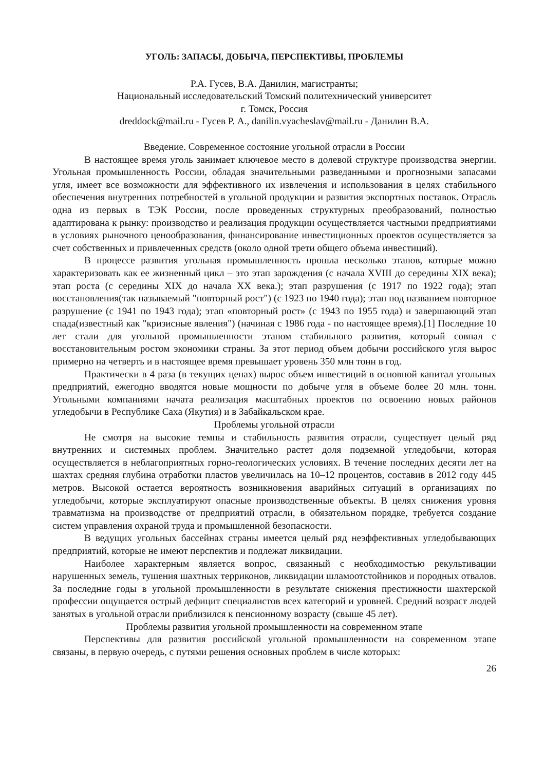УГОЛЬ: ЗАПАСЫ, ДОБЫЧА, ПЕРСПЕКТИВЫ, ПРОБЛЕМЫ
Р.А. Гусев, В.А. Данилин, магистранты;
Национальный исследовательский Томский политехнический университет
г. Томск, Россия
dreddock@mail.ru - Гусев Р. А., danilin.vyacheslav@mail.ru - Данилин В.А.
Введение. Современное состояние угольной отрасли в России
В настоящее время уголь занимает ключевое место в долевой структуре производства энергии. Угольная промышленность России, обладая значительными разведанными и прогнозными запасами угля, имеет все возможности для эффективного их извлечения и использования в целях стабильного обеспечения внутренних потребностей в угольной продукции и развития экспортных поставок. Отрасль одна из первых в ТЭК России, после проведенных структурных преобразований, полностью адаптирована к рынку: производство и реализация продукции осуществляется частными предприятиями в условиях рыночного ценообразования, финансирование инвестиционных проектов осуществляется за счет собственных и привлеченных средств (около одной трети общего объема инвестиций).
В процессе развития угольная промышленность прошла несколько этапов, которые можно характеризовать как ее жизненный цикл – это этап зарождения (с начала XVIII до середины XIX века); этап роста (с середины XIX до начала XX века.); этап разрушения (с 1917 по 1922 года); этап восстановления(так называемый "повторный рост") (с 1923 по 1940 года); этап под названием повторное разрушение (с 1941 по 1943 года); этап «повторный рост» (с 1943 по 1955 года) и завершающий этап спада(известный как "кризисные явления") (начиная с 1986 года - по настоящее время).[1] Последние 10 лет стали для угольной промышленности этапом стабильного развития, который совпал с восстановительным ростом экономики страны. За этот период объем добычи российского угля вырос примерно на четверть и в настоящее время превышает уровень 350 млн тонн в год.
Практически в 4 раза (в текущих ценах) вырос объем инвестиций в основной капитал угольных предприятий, ежегодно вводятся новые мощности по добыче угля в объеме более 20 млн. тонн. Угольными компаниями начата реализация масштабных проектов по освоению новых районов угледобычи в Республике Саха (Якутия) и в Забайкальском крае.
Проблемы угольной отрасли
Не смотря на высокие темпы и стабильность развития отрасли, существует целый ряд внутренних и системных проблем. Значительно растет доля подземной угледобычи, которая осуществляется в неблагоприятных горно-геологических условиях. В течение последних десяти лет на шахтах средняя глубина отработки пластов увеличилась на 10–12 процентов, составив в 2012 году 445 метров. Высокой остается вероятность возникновения аварийных ситуаций в организациях по угледобычи, которые эксплуатируют опасные производственные объекты. В целях снижения уровня травматизма на производстве от предприятий отрасли, в обязательном порядке, требуется создание систем управления охраной труда и промышленной безопасности.
В ведущих угольных бассейнах страны имеется целый ряд неэффективных угледобывающих предприятий, которые не имеют перспектив и подлежат ликвидации.
Наиболее характерным является вопрос, связанный с необходимостью рекультивации нарушенных земель, тушения шахтных терриконов, ликвидации шламоотстойников и породных отвалов. За последние годы в угольной промышленности в результате снижения престижности шахтерской профессии ощущается острый дефицит специалистов всех категорий и уровней. Средний возраст людей занятых в угольной отрасли приблизился к пенсионному возрасту (свыше 45 лет).
Проблемы развития угольной промышленности на современном этапе
Перспективы для развития российской угольной промышленности на современном этапе связаны, в первую очередь, с путями решения основных проблем в числе которых:
26